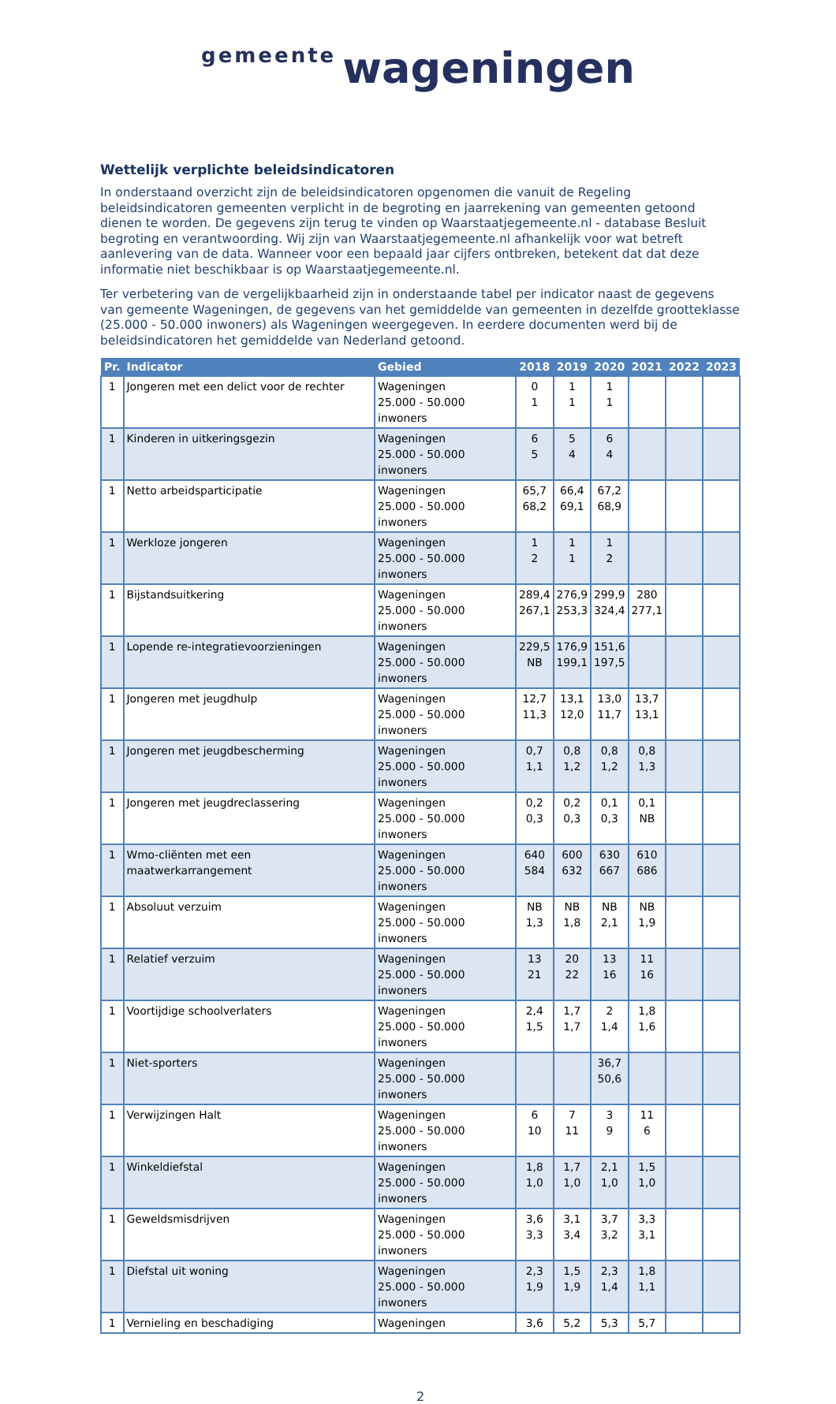gemeente wageningen
Wettelijk verplichte beleidsindicatoren
In onderstaand overzicht zijn de beleidsindicatoren opgenomen die vanuit de Regeling beleidsindicatoren gemeenten verplicht in de begroting en jaarrekening van gemeenten getoond dienen te worden. De gegevens zijn terug te vinden op Waarstaatjegemeente.nl - database Besluit begroting en verantwoording. Wij zijn van Waarstaatjegemeente.nl afhankelijk voor wat betreft aanlevering van de data. Wanneer voor een bepaald jaar cijfers ontbreken, betekent dat dat deze informatie niet beschikbaar is op Waarstaatjegemeente.nl.
Ter verbetering van de vergelijkbaarheid zijn in onderstaande tabel per indicator naast de gegevens van gemeente Wageningen, de gegevens van het gemiddelde van gemeenten in dezelfde grootteklasse (25.000 - 50.000 inwoners) als Wageningen weergegeven. In eerdere documenten werd bij de beleidsindicatoren het gemiddelde van Nederland getoond.
| Pr. | Indicator | Gebied | 2018 | 2019 | 2020 | 2021 | 2022 | 2023 |
| --- | --- | --- | --- | --- | --- | --- | --- | --- |
| 1 | Jongeren met een delict voor de rechter | Wageningen 25.000 - 50.000 inwoners | 0 1 | 1 1 | 1 1 | | | |
| 1 | Kinderen in uitkeringsgezin | Wageningen 25.000 - 50.000 inwoners | 6 5 | 5 4 | 6 4 | | | |
| 1 | Netto arbeidsparticipatie | Wageningen 25.000 - 50.000 inwoners | 65,7 68,2 | 66,4 69,1 | 67,2 68,9 | | | |
| 1 | Werkloze jongeren | Wageningen 25.000 - 50.000 inwoners | 1 2 | 1 1 | 1 2 | | | |
| 1 | Bijstandsuitkering | Wageningen 25.000 - 50.000 inwoners | 289,4 267,1 | 276,9 253,3 | 299,9 324,4 | 280 277,1 | | |
| 1 | Lopende re-integratievoorzieningen | Wageningen 25.000 - 50.000 inwoners | 229,5 NB | 176,9 199,1 | 151,6 197,5 | | | |
| 1 | Jongeren met jeugdhulp | Wageningen 25.000 - 50.000 inwoners | 12,7 11,3 | 13,1 12,0 | 13,0 11,7 | 13,7 13,1 | | |
| 1 | Jongeren met jeugdbescherming | Wageningen 25.000 - 50.000 inwoners | 0,7 1,1 | 0,8 1,2 | 0,8 1,2 | 0,8 1,3 | | |
| 1 | Jongeren met jeugdreclassering | Wageningen 25.000 - 50.000 inwoners | 0,2 0,3 | 0,2 0,3 | 0,1 0,3 | 0,1 NB | | |
| 1 | Wmo-cliënten met een maatwerkarrangement | Wageningen 25.000 - 50.000 inwoners | 640 584 | 600 632 | 630 667 | 610 686 | | |
| 1 | Absoluut verzuim | Wageningen 25.000 - 50.000 inwoners | NB 1,3 | NB 1,8 | NB 2,1 | NB 1,9 | | |
| 1 | Relatief verzuim | Wageningen 25.000 - 50.000 inwoners | 13 21 | 20 22 | 13 16 | 11 16 | | |
| 1 | Voortijdige schoolverlaters | Wageningen 25.000 - 50.000 inwoners | 2,4 1,5 | 1,7 1,7 | 2 1,4 | 1,8 1,6 | | |
| 1 | Niet-sporters | Wageningen 25.000 - 50.000 inwoners | | | 36,7 50,6 | | | |
| 1 | Verwijzingen Halt | Wageningen 25.000 - 50.000 inwoners | 6 10 | 7 11 | 3 9 | 11 6 | | |
| 1 | Winkeldiefstal | Wageningen 25.000 - 50.000 inwoners | 1,8 1,0 | 1,7 1,0 | 2,1 1,0 | 1,5 1,0 | | |
| 1 | Geweldsmisdrijven | Wageningen 25.000 - 50.000 inwoners | 3,6 3,3 | 3,1 3,4 | 3,7 3,2 | 3,3 3,1 | | |
| 1 | Diefstal uit woning | Wageningen 25.000 - 50.000 inwoners | 2,3 1,9 | 1,5 1,9 | 2,3 1,4 | 1,8 1,1 | | |
| 1 | Vernieling en beschadiging | Wageningen | 3,6 | 5,2 | 5,3 | 5,7 | | |
2